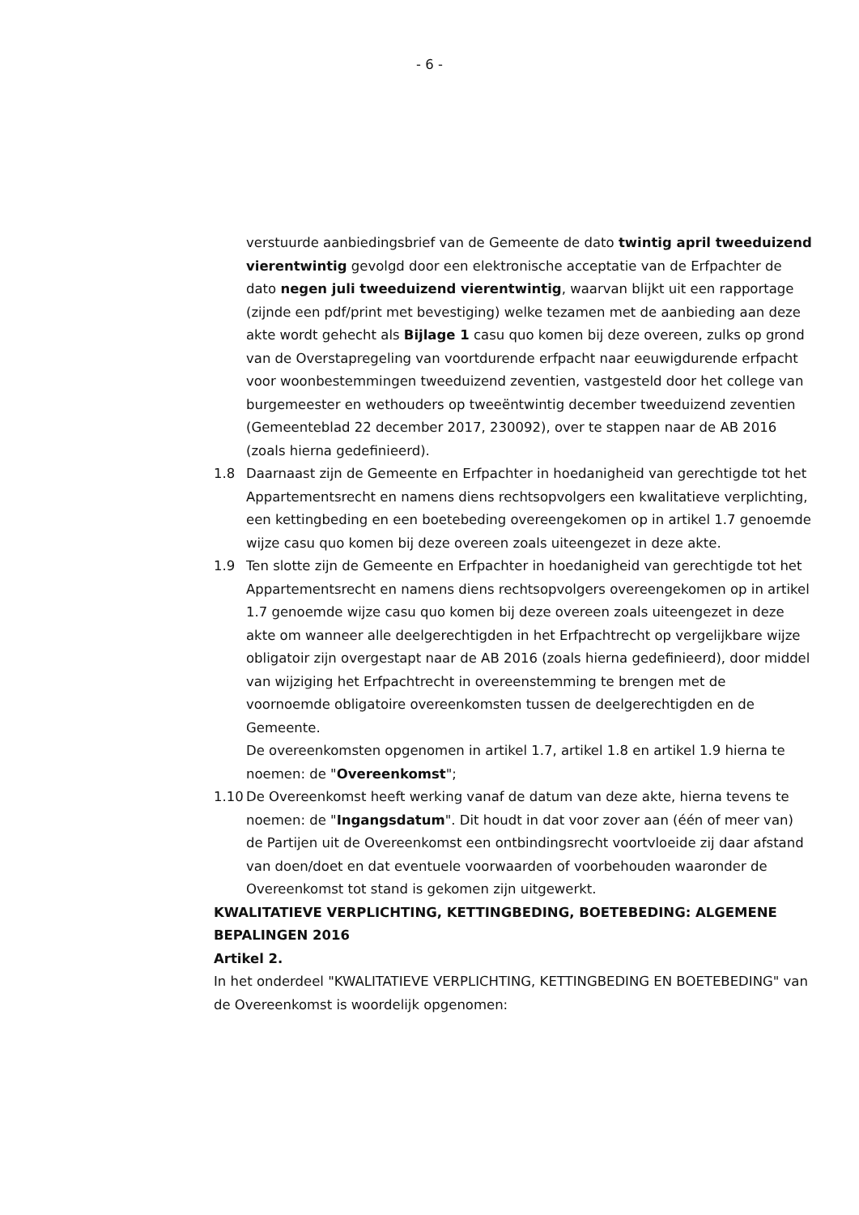- 6 -
verstuurde aanbiedingsbrief van de Gemeente de dato twintig april tweeduizend vierentwintig gevolgd door een elektronische acceptatie van de Erfpachter de dato negen juli tweeduizend vierentwintig, waarvan blijkt uit een rapportage (zijnde een pdf/print met bevestiging) welke tezamen met de aanbieding aan deze akte wordt gehecht als Bijlage 1 casu quo komen bij deze overeen, zulks op grond van de Overstapregeling van voortdurende erfpacht naar eeuwigdurende erfpacht voor woonbestemmingen tweeduizend zeventien, vastgesteld door het college van burgemeester en wethouders op tweeëntwintig december tweeduizend zeventien (Gemeenteblad 22 december 2017, 230092), over te stappen naar de AB 2016 (zoals hierna gedefinieerd).
1.8 Daarnaast zijn de Gemeente en Erfpachter in hoedanigheid van gerechtigde tot het Appartementsrecht en namens diens rechtsopvolgers een kwalitatieve verplichting, een kettingbeding en een boetebeding overeengekomen op in artikel 1.7 genoemde wijze casu quo komen bij deze overeen zoals uiteengezet in deze akte.
1.9 Ten slotte zijn de Gemeente en Erfpachter in hoedanigheid van gerechtigde tot het Appartementsrecht en namens diens rechtsopvolgers overeengekomen op in artikel 1.7 genoemde wijze casu quo komen bij deze overeen zoals uiteengezet in deze akte om wanneer alle deelgerechtigden in het Erfpachtrecht op vergelijkbare wijze obligatoir zijn overgestapt naar de AB 2016 (zoals hierna gedefinieerd), door middel van wijziging het Erfpachtrecht in overeenstemming te brengen met de voornoemde obligatoire overeenkomsten tussen de deelgerechtigden en de Gemeente.
De overeenkomsten opgenomen in artikel 1.7, artikel 1.8 en artikel 1.9 hierna te noemen: de "Overeenkomst";
1.10 De Overeenkomst heeft werking vanaf de datum van deze akte, hierna tevens te noemen: de "Ingangsdatum". Dit houdt in dat voor zover aan (één of meer van) de Partijen uit de Overeenkomst een ontbindingsrecht voortvloeide zij daar afstand van doen/doet en dat eventuele voorwaarden of voorbehouden waaronder de Overeenkomst tot stand is gekomen zijn uitgewerkt.
KWALITATIEVE VERPLICHTING, KETTINGBEDING, BOETEBEDING: ALGEMENE BEPALINGEN 2016
Artikel 2.
In het onderdeel "KWALITATIEVE VERPLICHTING, KETTINGBEDING EN BOETEBEDING" van de Overeenkomst is woordelijk opgenomen: